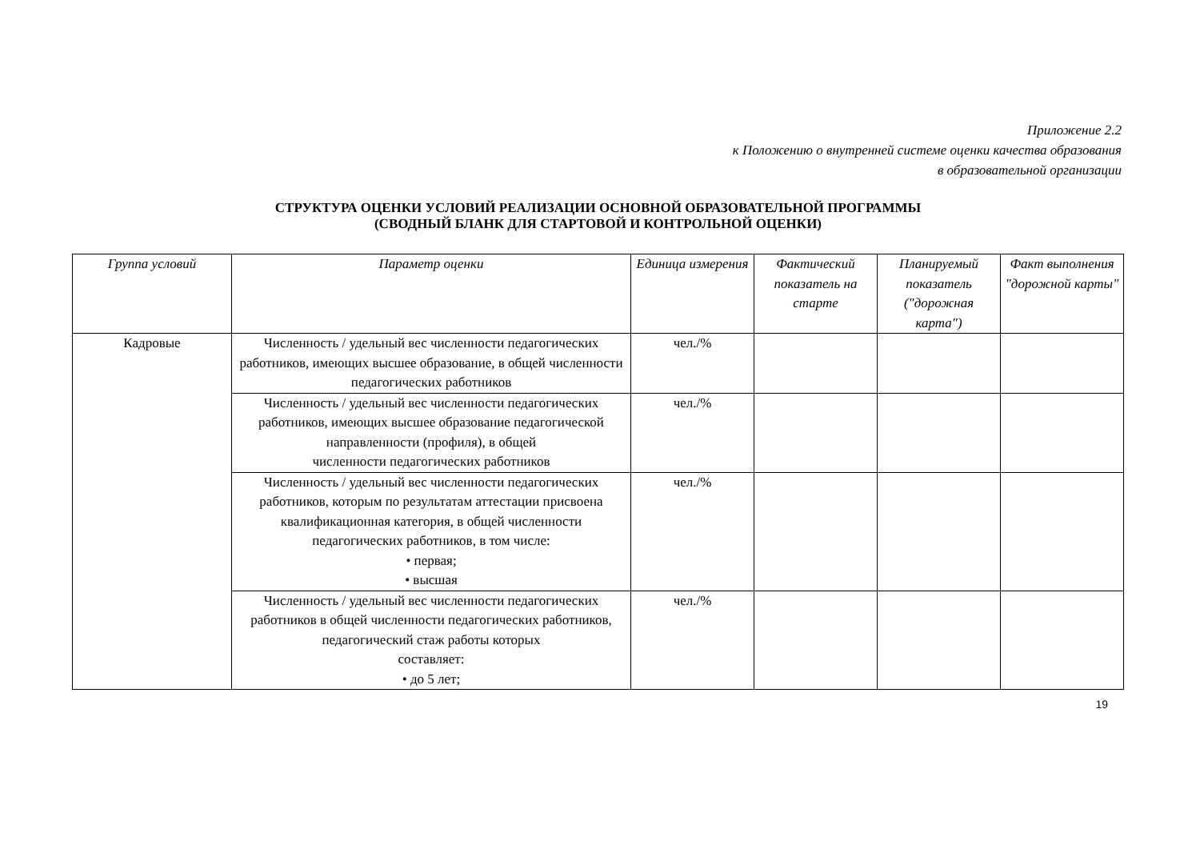Приложение 2.2
к Положению о внутренней системе оценки качества образования
в образовательной организации
СТРУКТУРА ОЦЕНКИ УСЛОВИЙ РЕАЛИЗАЦИИ ОСНОВНОЙ ОБРАЗОВАТЕЛЬНОЙ ПРОГРАММЫ
(СВОДНЫЙ БЛАНК ДЛЯ СТАРТОВОЙ И КОНТРОЛЬНОЙ ОЦЕНКИ)
| Группа условий | Параметр оценки | Единица измерения | Фактический показатель на старте | Планируемый показатель ("дорожная карта") | Факт выполнения "дорожной карты" |
| --- | --- | --- | --- | --- | --- |
| Кадровые | Численность / удельный вес численности педагогических работников, имеющих высшее образование, в общей численности педагогических работников | чел./% | | | |
| | Численность / удельный вес численности педагогических работников, имеющих высшее образование педагогической направленности (профиля), в общей численности педагогических работников | чел./% | | | |
| | Численность / удельный вес численности педагогических работников, которым по результатам аттестации присвоена квалификационная категория, в общей численности педагогических работников, в том числе: • первая; • высшая | чел./% | | | |
| | Численность / удельный вес численности педагогических работников в общей численности педагогических работников, педагогический стаж работы которых составляет: • до 5 лет; | чел./% | | | |
19